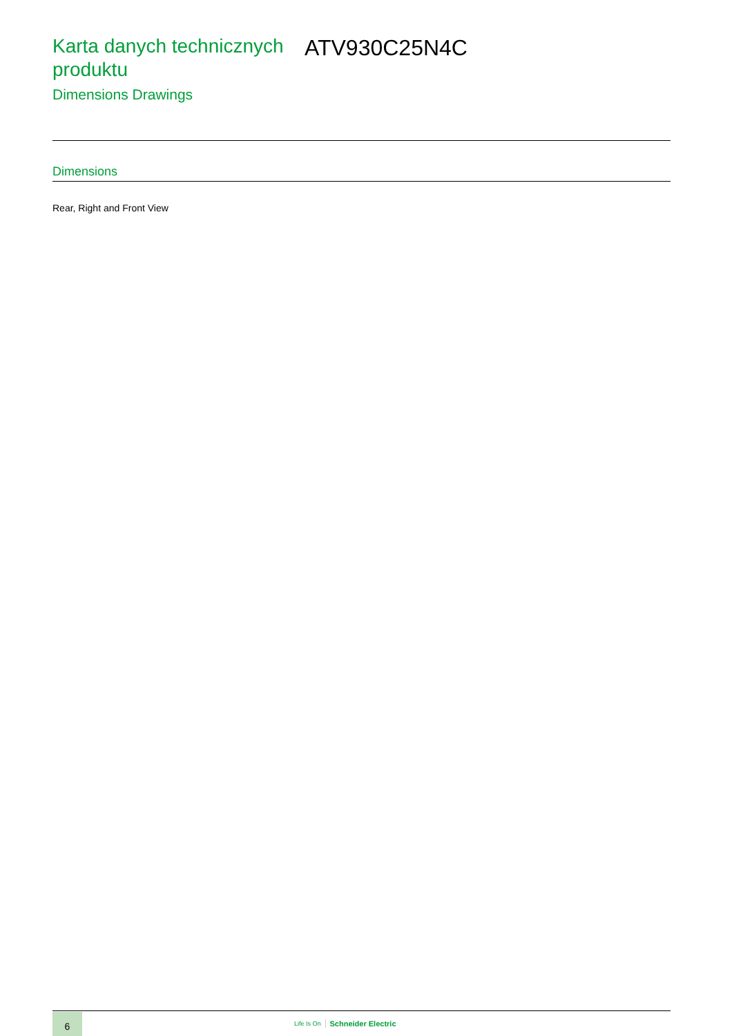Karta danych technicznych produktu
Dimensions Drawings
ATV930C25N4C
Dimensions
Rear, Right and Front View
6
Life Is On Schneider Electric